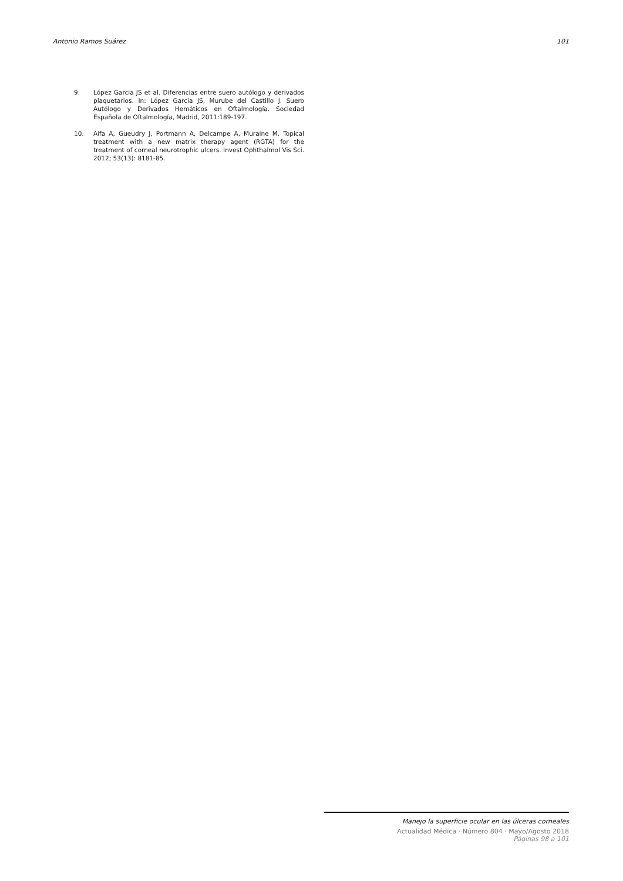Antonio Ramos Suárez 101
9. López Garcia JS et al. Diferencias entre suero autólogo y derivados plaquetarios. In: López Garcia JS, Murube del Castillo J. Suero Autólogo y Derivados Hemáticos en Oftalmología. Sociedad Española de Oftalmología, Madrid, 2011:189-197.
10. Aifa A, Gueudry J, Portmann A, Delcampe A, Muraine M. Topical treatment with a new matrix therapy agent (RGTA) for the treatment of corneal neurotrophic ulcers. Invest Ophthalmol Vis Sci. 2012; 53(13): 8181-85.
Manejo la superficie ocular en las úlceras corneales
Actualidad Médica · Número 804 · Mayo/Agosto 2018
Páginas 98 a 101